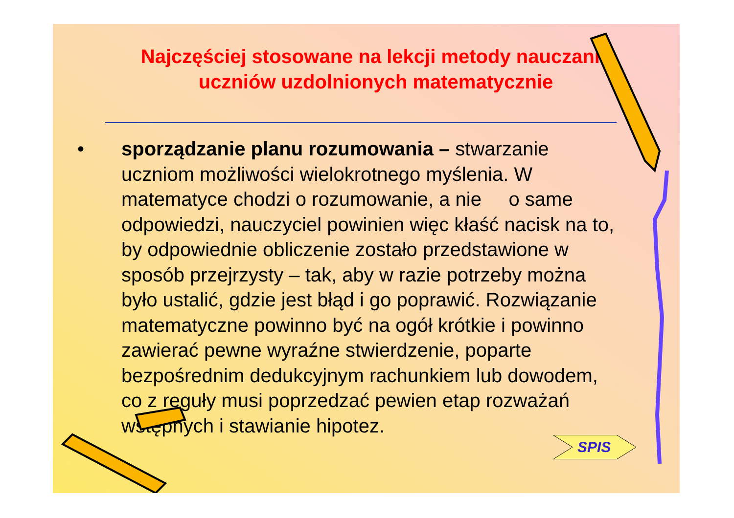Najczęściej stosowane na lekcji metody nauczania uczniów uzdolnionych matematycznie
• sporządzanie planu rozumowania – stwarzanie uczniom możliwości wielokrotnego myślenia. W matematyce chodzi o rozumowanie, a nie o same odpowiedzi, nauczyciel powinien więc kłaść nacisk na to, by odpowiednie obliczenie zostało przedstawione w sposób przejrzysty – tak, aby w razie potrzeby można było ustalić, gdzie jest błąd i go poprawić. Rozwiązanie matematyczne powinno być na ogół krótkie i powinno zawierać pewne wyraźne stwierdzenie, poparte bezpośrednim dedukcyjnym rachunkiem lub dowodem, co z reguły musi poprzedzać pewien etap rozważań wstępnych i stawianie hipotez.
SPIS